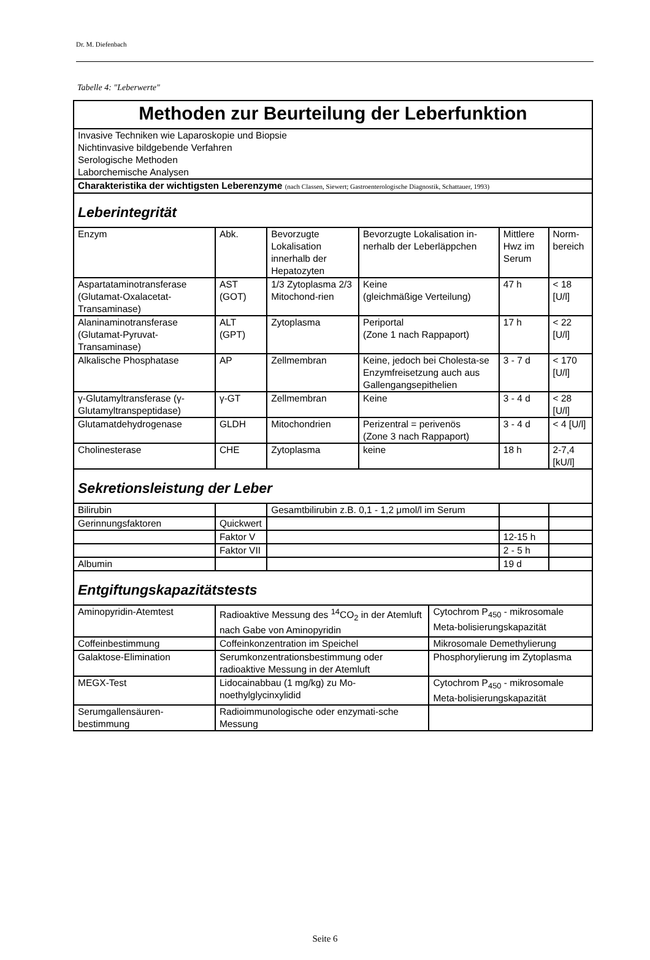Dr. M. Diefenbach
Tabelle 4: "Leberwerte"
| Methoden zur Beurteilung der Leberfunktion | | | | | | | |
| Invasive Techniken wie Laparoskopie und Biopsie Nichtinvasive bildgebende Verfahren Serologische Methoden Laborchemische Analysen | | | | | | | |
| Charakteristika der wichtigsten Leberenzyme (nach Classen, Siewert; Gastroenterologische Diagnostik, Schattauer, 1993) | | | | | | | |
| Leberintegrität | | | | | | | |
| Enzym | | Abk. | Bevorzugte Lokalisation innerhalb der Hepatozyten | Bevorzugte Lokalisation in-nerhalb der Leberläppchen | | Mittlere Hwz im Serum | Norm-bereich |
| Aspartataminotransferase (Glutamat-Oxalacetat-Transaminase) | | AST (GOT) | 1/3 Zytoplasma 2/3 Mitochond-rien | Keine (gleichmäßige Verteilung) | | 47 h | < 18 [U/l] |
| Alaninaminotransferase (Glutamat-Pyruvat-Transaminase) | | ALT (GPT) | Zytoplasma | Periportal (Zone 1 nach Rappaport) | | 17 h | < 22 [U/l] |
| Alkalische Phosphatase | | AP | Zellmembran | Keine, jedoch bei Cholesta-se Enzymfreisetzung auch aus Gallengangsepithelien | | 3 - 7 d | < 170 [U/l] |
| γ-Glutamyltransferase (γ-Glutamyltranspeptidase) | | γ-GT | Zellmembran | Keine | | 3 - 4 d | < 28 [U/l] |
| Glutamatdehydrogenase | | GLDH | Mitochondrien | Perizentral = perivenös (Zone 3 nach Rappaport) | | 3 - 4 d | < 4 [U/l] |
| Cholinesterase | | CHE | Zytoplasma | keine | | 18 h | 2-7,4 [kU/l] |
| Sekretionsleistung der Leber | | | | | | | |
| Bilirubin | | | Gesamtbilirubin z.B. 0,1 - 1,2 μmol/l im Serum | | | | |
| Gerinnungsfaktoren | Quickwert | | | | | | |
| | Faktor V | | | | | 12-15 h | |
| | Faktor VII | | | | | 2 - 5 h | |
| Albumin | | | | | | 19 d | |
| Entgiftungskapazitätstests | | | | | | | |
| Aminopyridin-Atemtest | Radioaktive Messung des <sup>14</sup>CO<sub>2</sub> in der Atemluft nach Gabe von Aminopyridin | | | | Cytochrom P<sub>450</sub> - mikrosomale Meta-bolisierungskapazität | | |
| Coffeinbestimmung | Coffeinkonzentration im Speichel | | | | Mikrosomale Demethylierung | | |
| Galaktose-Elimination | Serumkonzentrationsbestimmung oder radioaktive Messung in der Atemluft | | | | Phosphorylierung im Zytoplasma | | |
| MEGX-Test | Lidocainabbau (1 mg/kg) zu Mo-noethylglycinxylidid | | | | Cytochrom P<sub>450</sub> - mikrosomale Meta-bolisierungskapazität | | |
| Serumgallensäuren-bestimmung | Radioimmunologische oder enzymati-sche Messung | | | | | | |
Seite 6